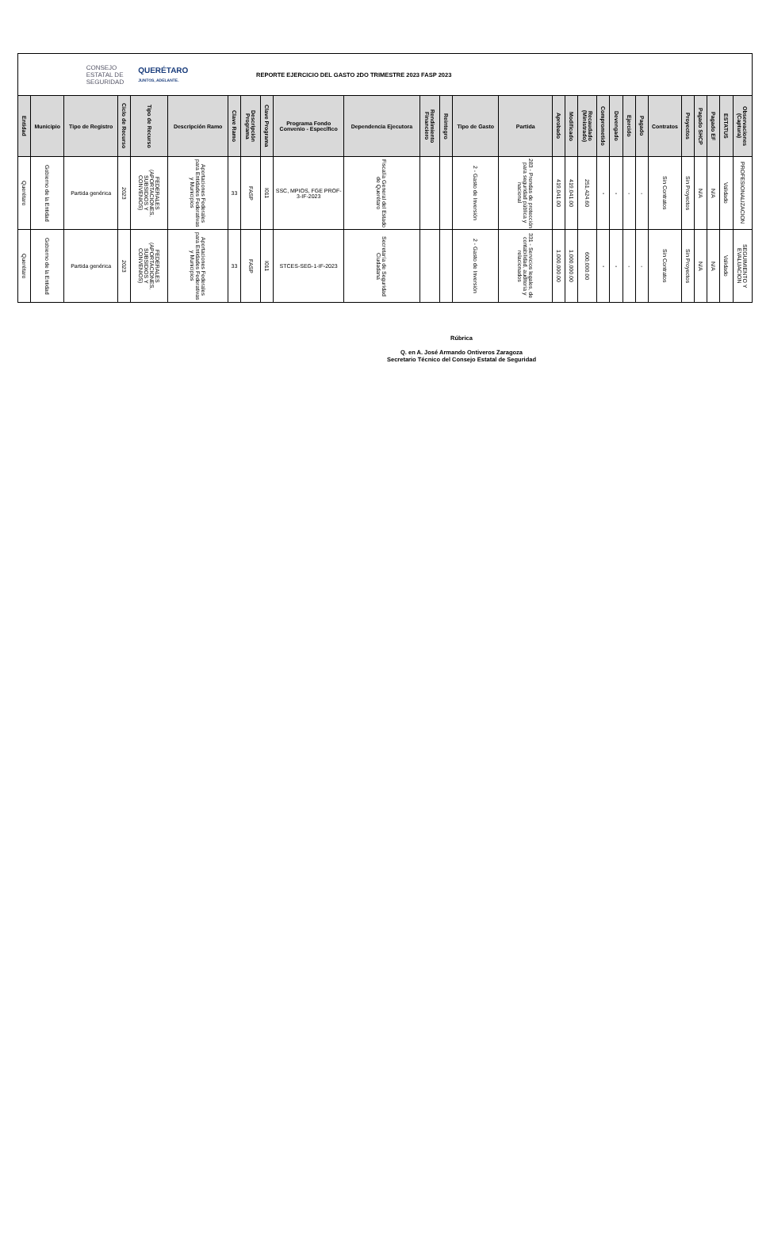CONSEJO
ESTATAL DE
SEGURIDAD QUERÉTARO
JUNTOS, ADELANTE.
REPORTE EJERCICIO DEL GASTO 2DO TRIMESTRE 2023 FASP 2023
| Entidad | Municipio | Tipo de Registro | Ciclo de Recurso | Tipo de Recurso | Descripción Ramo | Clave Ramo | Descripción Programa | Clave Programa | Programa Fondo Convenio - Específico | Dependencia Ejecutora | Rendimiento Financiero | Reintegro | Tipo de Gasto | Partida | Aprobado | Modificado | Recaudado (Ministrado) | Comprometido | Devengado | Ejercido | Pagado | Contratos | Proyectos | Pagado SHCP | Pagado EF | ESTATUS | Observaciones (Captura) |
| --- | --- | --- | --- | --- | --- | --- | --- | --- | --- | --- | --- | --- | --- | --- | --- | --- | --- | --- | --- | --- | --- | --- | --- | --- | --- | --- | --- |
| Querétaro | Gobierno de la Entidad | Partida genérica | 2023 | FEDERALES (APORTACIONES, SUBSIDIOS Y CONVENIOS) | Aportaciones Federales para Entidades Federativas y Municipios | 33 | FASP | I011 | SSC, MPIOS, FGE PROF-3-IF-2023 | Fiscalía General del Estado de Querétaro | | | 2 - Gasto de Inversión | 283 - Prendas de protección para seguridad pública y nacional | 419,041.00 | 419,041.00 | 251,424.60 | - | - | - | - | Sin Contratos | Sin Proyectos | N/A | N/A | Validado | PROFESIONALIZACION |
| Querétaro | Gobierno de la Entidad | Partida genérica | 2023 | FEDERALES (APORTACIONES, SUBSIDIOS Y CONVENIOS) | Aportaciones Federales para Entidades Federativas y Municipios | 33 | FASP | I011 | STCES-SEG-1-IF-2023 | Secretaría de Seguridad Ciudadana | | | 2 - Gasto de Inversión | 331 - Servicios legales, de contabilidad, auditoria y relacionados | 1,000,000.00 | 1,000,000.00 | 600,000.00 | - | - | - | - | Sin Contratos | Sin Proyectos | N/A | N/A | Validado | SEGUIMIENTO Y EVALUACION |
Rúbrica
Q. en A. José Armando Ontiveros Zaragoza
Secretario Técnico del Consejo Estatal de Seguridad